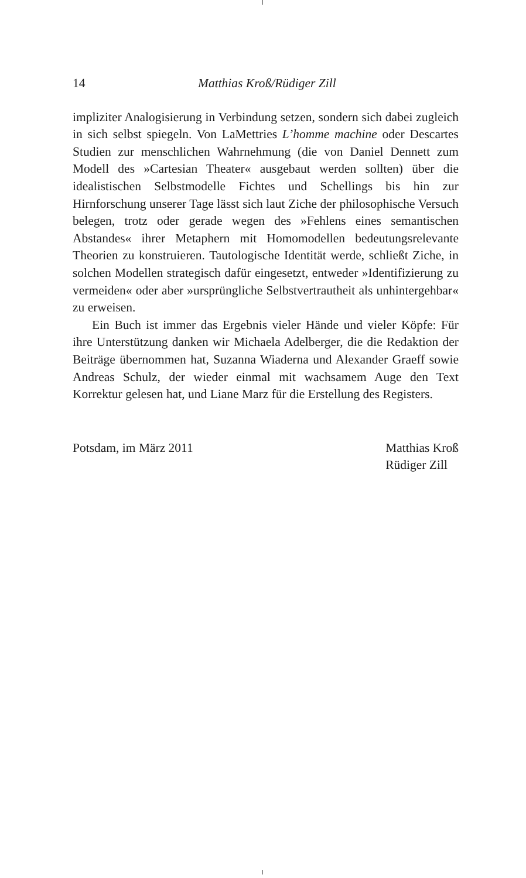14 Matthias Kroß/Rüdiger Zill
impliziter Analogisierung in Verbindung setzen, sondern sich dabei zugleich in sich selbst spiegeln. Von LaMettries L’homme machine oder Descartes Studien zur menschlichen Wahrnehmung (die von Daniel Dennett zum Modell des »Cartesian Theater« ausgebaut werden sollten) über die idealistischen Selbstmodelle Fichtes und Schellings bis hin zur Hirnforschung unserer Tage lässt sich laut Ziche der philosophische Versuch belegen, trotz oder gerade wegen des »Fehlens eines semantischen Abstandes« ihrer Metaphern mit Homomodellen bedeutungsrelevante Theorien zu konstruieren. Tautologische Identität werde, schließt Ziche, in solchen Modellen strategisch dafür eingesetzt, entweder »Identifizierung zu vermeiden« oder aber »ursprüngliche Selbstvertrautheit als unhintergehbar« zu erweisen.
Ein Buch ist immer das Ergebnis vieler Hände und vieler Köpfe: Für ihre Unterstützung danken wir Michaela Adelberger, die die Redaktion der Beiträge übernommen hat, Suzanna Wiaderna und Alexander Graeff sowie Andreas Schulz, der wieder einmal mit wachsamem Auge den Text Korrektur gelesen hat, und Liane Marz für die Erstellung des Registers.
Potsdam, im März 2011 Matthias Kroß
Rüdiger Zill